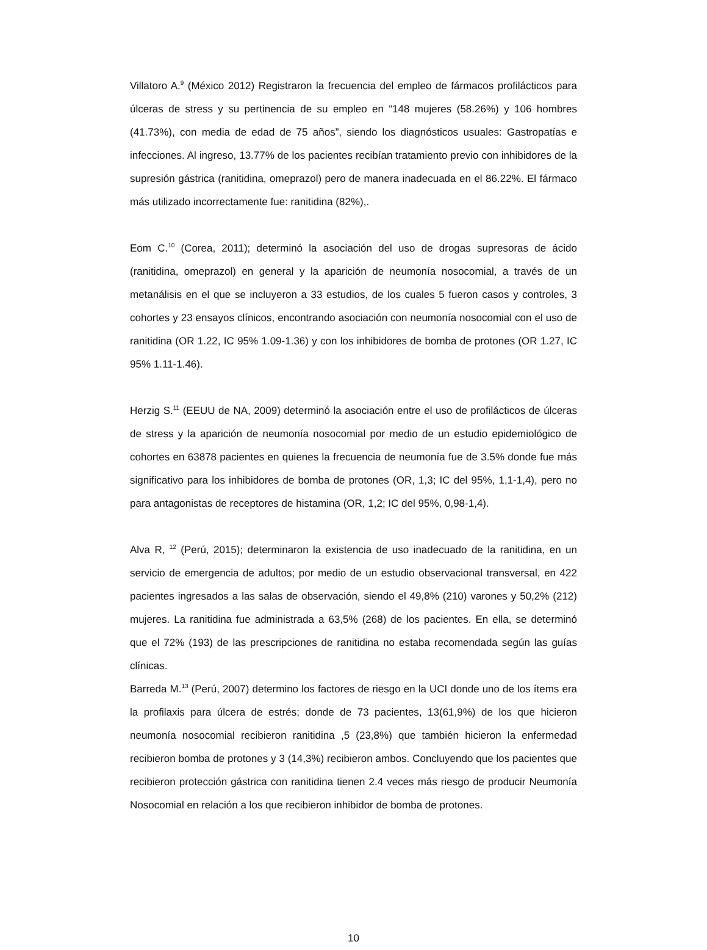Villatoro A.<sup>9</sup> (México 2012) Registraron la frecuencia del empleo de fármacos profilácticos para úlceras de stress y su pertinencia de su empleo en “148 mujeres (58.26%) y 106 hombres (41.73%), con media de edad de 75 años”, siendo los diagnósticos usuales: Gastropatías e infecciones. Al ingreso, 13.77% de los pacientes recibían tratamiento previo con inhibidores de la supresión gástrica (ranitidina, omeprazol) pero de manera inadecuada en el 86.22%. El fármaco más utilizado incorrectamente fue: ranitidina (82%),.
Eom C.<sup>10</sup> (Corea, 2011); determinó la asociación del uso de drogas supresoras de ácido (ranitidina, omeprazol) en general y la aparición de neumonía nosocomial, a través de un metanálisis en el que se incluyeron a 33 estudios, de los cuales 5 fueron casos y controles, 3 cohortes y 23 ensayos clínicos, encontrando asociación con neumonía nosocomial con el uso de ranitidina (OR 1.22, IC 95% 1.09-1.36) y con los inhibidores de bomba de protones (OR 1.27, IC 95% 1.11-1.46).
Herzig S.<sup>11</sup> (EEUU de NA, 2009) determinó la asociación entre el uso de profilácticos de úlceras de stress y la aparición de neumonía nosocomial por medio de un estudio epidemiológico de cohortes en 63878 pacientes en quienes la frecuencia de neumonía fue de 3.5% donde fue más significativo para los inhibidores de bomba de protones (OR, 1,3; IC del 95%, 1,1-1,4), pero no para antagonistas de receptores de histamina (OR, 1,2; IC del 95%, 0,98-1,4).
Alva R, <sup>12</sup> (Perú, 2015); determinaron la existencia de uso inadecuado de la ranitidina, en un servicio de emergencia de adultos; por medio de un estudio observacional transversal, en 422 pacientes ingresados a las salas de observación, siendo el 49,8% (210) varones y 50,2% (212) mujeres. La ranitidina fue administrada a 63,5% (268) de los pacientes. En ella, se determinó que el 72% (193) de las prescripciones de ranitidina no estaba recomendada según las guías clínicas.
Barreda M.<sup>13</sup> (Perú, 2007) determino los factores de riesgo en la UCI donde uno de los ítems era la profilaxis para úlcera de estrés; donde de 73 pacientes, 13(61,9%) de los que hicieron neumonía nosocomial recibieron ranitidina ,5 (23,8%) que también hicieron la enfermedad recibieron bomba de protones y 3 (14,3%) recibieron ambos. Concluyendo que los pacientes que recibieron protección gástrica con ranitidina tienen 2.4 veces más riesgo de producir Neumonía Nosocomial en relación a los que recibieron inhibidor de bomba de protones.
10